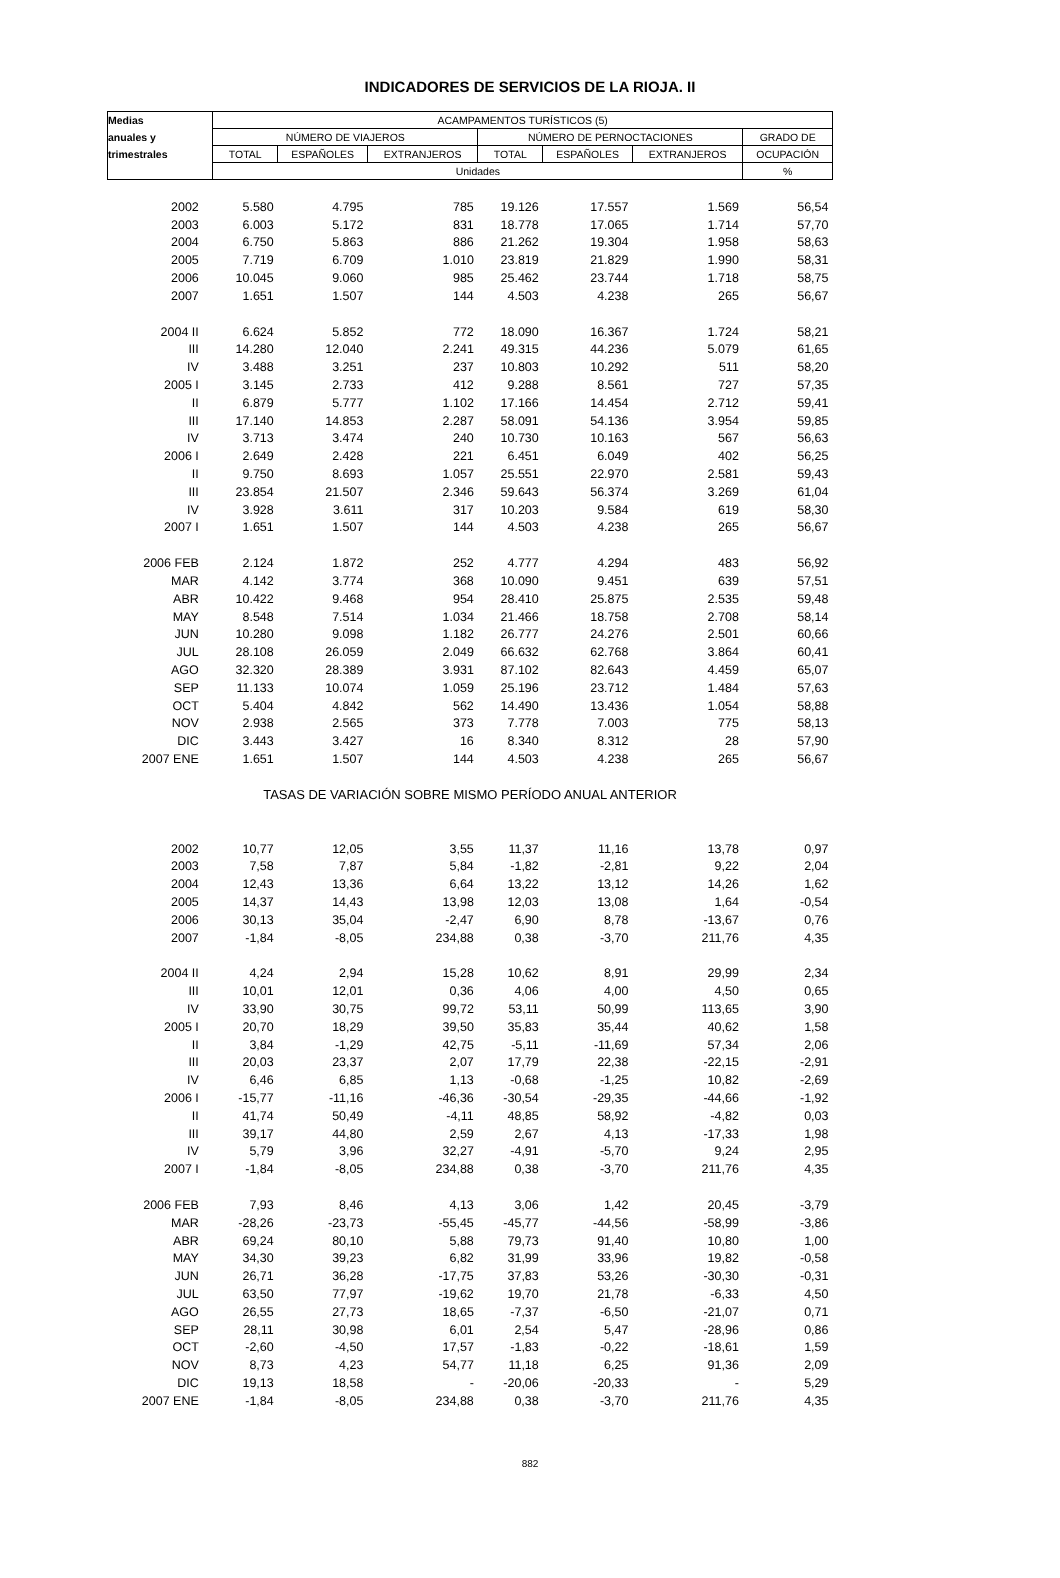INDICADORES DE SERVICIOS DE LA RIOJA. II
| Medias | ACAMPAMENTOS TURÍSTICOS (5) | | | | | | |
| --- | --- | --- | --- | --- | --- | --- | --- |
| anuales y | NÚMERO DE VIAJEROS | | | NÚMERO DE PERNOCTACIONES | | | GRADO DE |
| trimestrales | TOTAL | ESPAÑOLES | EXTRANJEROS | TOTAL | ESPAÑOLES | EXTRANJEROS | OCUPACIÓN |
| | Unidades | | | | | | % |
| 2002 | 5.580 | 4.795 | 785 | 19.126 | 17.557 | 1.569 | 56,54 |
| 2003 | 6.003 | 5.172 | 831 | 18.778 | 17.065 | 1.714 | 57,70 |
| 2004 | 6.750 | 5.863 | 886 | 21.262 | 19.304 | 1.958 | 58,63 |
| 2005 | 7.719 | 6.709 | 1.010 | 23.819 | 21.829 | 1.990 | 58,31 |
| 2006 | 10.045 | 9.060 | 985 | 25.462 | 23.744 | 1.718 | 58,75 |
| 2007 | 1.651 | 1.507 | 144 | 4.503 | 4.238 | 265 | 56,67 |
| 2004 II | 6.624 | 5.852 | 772 | 18.090 | 16.367 | 1.724 | 58,21 |
| III | 14.280 | 12.040 | 2.241 | 49.315 | 44.236 | 5.079 | 61,65 |
| IV | 3.488 | 3.251 | 237 | 10.803 | 10.292 | 511 | 58,20 |
| 2005 I | 3.145 | 2.733 | 412 | 9.288 | 8.561 | 727 | 57,35 |
| II | 6.879 | 5.777 | 1.102 | 17.166 | 14.454 | 2.712 | 59,41 |
| III | 17.140 | 14.853 | 2.287 | 58.091 | 54.136 | 3.954 | 59,85 |
| IV | 3.713 | 3.474 | 240 | 10.730 | 10.163 | 567 | 56,63 |
| 2006 I | 2.649 | 2.428 | 221 | 6.451 | 6.049 | 402 | 56,25 |
| II | 9.750 | 8.693 | 1.057 | 25.551 | 22.970 | 2.581 | 59,43 |
| III | 23.854 | 21.507 | 2.346 | 59.643 | 56.374 | 3.269 | 61,04 |
| IV | 3.928 | 3.611 | 317 | 10.203 | 9.584 | 619 | 58,30 |
| 2007 I | 1.651 | 1.507 | 144 | 4.503 | 4.238 | 265 | 56,67 |
| 2006 FEB | 2.124 | 1.872 | 252 | 4.777 | 4.294 | 483 | 56,92 |
| MAR | 4.142 | 3.774 | 368 | 10.090 | 9.451 | 639 | 57,51 |
| ABR | 10.422 | 9.468 | 954 | 28.410 | 25.875 | 2.535 | 59,48 |
| MAY | 8.548 | 7.514 | 1.034 | 21.466 | 18.758 | 2.708 | 58,14 |
| JUN | 10.280 | 9.098 | 1.182 | 26.777 | 24.276 | 2.501 | 60,66 |
| JUL | 28.108 | 26.059 | 2.049 | 66.632 | 62.768 | 3.864 | 60,41 |
| AGO | 32.320 | 28.389 | 3.931 | 87.102 | 82.643 | 4.459 | 65,07 |
| SEP | 11.133 | 10.074 | 1.059 | 25.196 | 23.712 | 1.484 | 57,63 |
| OCT | 5.404 | 4.842 | 562 | 14.490 | 13.436 | 1.054 | 58,88 |
| NOV | 2.938 | 2.565 | 373 | 7.778 | 7.003 | 775 | 58,13 |
| DIC | 3.443 | 3.427 | 16 | 8.340 | 8.312 | 28 | 57,90 |
| 2007 ENE | 1.651 | 1.507 | 144 | 4.503 | 4.238 | 265 | 56,67 |
| TASAS DE VARIACIÓN SOBRE MISMO PERÍODO ANUAL ANTERIOR | | | | | | | |
| 2002 | 10,77 | 12,05 | 3,55 | 11,37 | 11,16 | 13,78 | 0,97 |
| 2003 | 7,58 | 7,87 | 5,84 | -1,82 | -2,81 | 9,22 | 2,04 |
| 2004 | 12,43 | 13,36 | 6,64 | 13,22 | 13,12 | 14,26 | 1,62 |
| 2005 | 14,37 | 14,43 | 13,98 | 12,03 | 13,08 | 1,64 | -0,54 |
| 2006 | 30,13 | 35,04 | -2,47 | 6,90 | 8,78 | -13,67 | 0,76 |
| 2007 | -1,84 | -8,05 | 234,88 | 0,38 | -3,70 | 211,76 | 4,35 |
| 2004 II | 4,24 | 2,94 | 15,28 | 10,62 | 8,91 | 29,99 | 2,34 |
| III | 10,01 | 12,01 | 0,36 | 4,06 | 4,00 | 4,50 | 0,65 |
| IV | 33,90 | 30,75 | 99,72 | 53,11 | 50,99 | 113,65 | 3,90 |
| 2005 I | 20,70 | 18,29 | 39,50 | 35,83 | 35,44 | 40,62 | 1,58 |
| II | 3,84 | -1,29 | 42,75 | -5,11 | -11,69 | 57,34 | 2,06 |
| III | 20,03 | 23,37 | 2,07 | 17,79 | 22,38 | -22,15 | -2,91 |
| IV | 6,46 | 6,85 | 1,13 | -0,68 | -1,25 | 10,82 | -2,69 |
| 2006 I | -15,77 | -11,16 | -46,36 | -30,54 | -29,35 | -44,66 | -1,92 |
| II | 41,74 | 50,49 | -4,11 | 48,85 | 58,92 | -4,82 | 0,03 |
| III | 39,17 | 44,80 | 2,59 | 2,67 | 4,13 | -17,33 | 1,98 |
| IV | 5,79 | 3,96 | 32,27 | -4,91 | -5,70 | 9,24 | 2,95 |
| 2007 I | -1,84 | -8,05 | 234,88 | 0,38 | -3,70 | 211,76 | 4,35 |
| 2006 FEB | 7,93 | 8,46 | 4,13 | 3,06 | 1,42 | 20,45 | -3,79 |
| MAR | -28,26 | -23,73 | -55,45 | -45,77 | -44,56 | -58,99 | -3,86 |
| ABR | 69,24 | 80,10 | 5,88 | 79,73 | 91,40 | 10,80 | 1,00 |
| MAY | 34,30 | 39,23 | 6,82 | 31,99 | 33,96 | 19,82 | -0,58 |
| JUN | 26,71 | 36,28 | -17,75 | 37,83 | 53,26 | -30,30 | -0,31 |
| JUL | 63,50 | 77,97 | -19,62 | 19,70 | 21,78 | -6,33 | 4,50 |
| AGO | 26,55 | 27,73 | 18,65 | -7,37 | -6,50 | -21,07 | 0,71 |
| SEP | 28,11 | 30,98 | 6,01 | 2,54 | 5,47 | -28,96 | 0,86 |
| OCT | -2,60 | -4,50 | 17,57 | -1,83 | -0,22 | -18,61 | 1,59 |
| NOV | 8,73 | 4,23 | 54,77 | 11,18 | 6,25 | 91,36 | 2,09 |
| DIC | 19,13 | 18,58 | - | -20,06 | -20,33 | - | 5,29 |
| 2007 ENE | -1,84 | -8,05 | 234,88 | 0,38 | -3,70 | 211,76 | 4,35 |
882